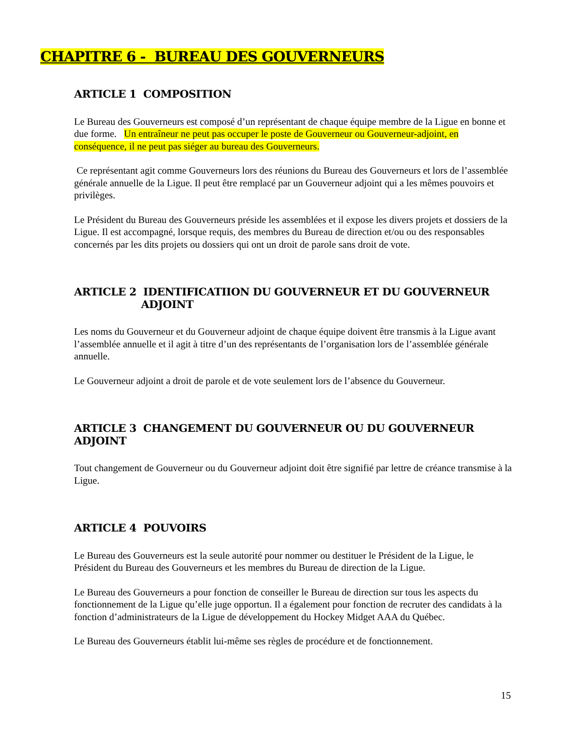CHAPITRE 6 - BUREAU DES GOUVERNEURS
ARTICLE 1 COMPOSITION
Le Bureau des Gouverneurs est composé d’un représentant de chaque équipe membre de la Ligue en bonne et due forme. Un entraîneur ne peut pas occuper le poste de Gouverneur ou Gouverneur-adjoint, en conséquence, il ne peut pas siéger au bureau des Gouverneurs.
Ce représentant agit comme Gouverneurs lors des réunions du Bureau des Gouverneurs et lors de l’assemblée générale annuelle de la Ligue. Il peut être remplacé par un Gouverneur adjoint qui a les mêmes pouvoirs et privilèges.
Le Président du Bureau des Gouverneurs préside les assemblées et il expose les divers projets et dossiers de la Ligue. Il est accompagné, lorsque requis, des membres du Bureau de direction et/ou ou des responsables concernés par les dits projets ou dossiers qui ont un droit de parole sans droit de vote.
ARTICLE 2 IDENTIFICATIION DU GOUVERNEUR ET DU GOUVERNEUR
ADJOINT
Les noms du Gouverneur et du Gouverneur adjoint de chaque équipe doivent être transmis à la Ligue avant l’assemblée annuelle et il agit à titre d’un des représentants de l’organisation lors de l’assemblée générale annuelle.
Le Gouverneur adjoint a droit de parole et de vote seulement lors de l’absence du Gouverneur.
ARTICLE 3 CHANGEMENT DU GOUVERNEUR OU DU GOUVERNEUR ADJOINT
Tout changement de Gouverneur ou du Gouverneur adjoint doit être signifié par lettre de créance transmise à la Ligue.
ARTICLE 4 POUVOIRS
Le Bureau des Gouverneurs est la seule autorité pour nommer ou destituer le Président de la Ligue, le Président du Bureau des Gouverneurs et les membres du Bureau de direction de la Ligue.
Le Bureau des Gouverneurs a pour fonction de conseiller le Bureau de direction sur tous les aspects du fonctionnement de la Ligue qu’elle juge opportun. Il a également pour fonction de recruter des candidats à la fonction d’administrateurs de la Ligue de développement du Hockey Midget AAA du Québec.
Le Bureau des Gouverneurs établit lui-même ses règles de procédure et de fonctionnement.
15